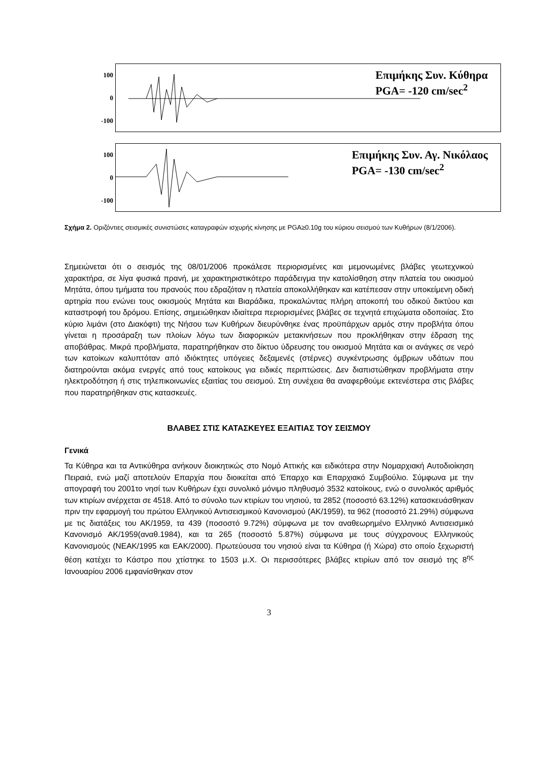100
0
-100
Επιμήκης Συν. Κύθηρα
PGA= -120 cm/sec<sup>2</sup>
100
0
-100
Επιμήκης Συν. Αγ. Νικόλαος
PGA= -130 cm/sec<sup>2</sup>
Σχήμα 2. Οριζόντιες σεισμικές συνιστώσες καταγραφών ισχυρής κίνησης με PGA≥0.10g του κύριου σεισμού των Κυθήρων (8/1/2006).
Σημειώνεται ότι ο σεισμός της 08/01/2006 προκάλεσε περιορισμένες και μεμονωμένες βλάβες γεωτεχνικού χαρακτήρα, σε λίγα φυσικά πρανή, με χαρακτηριστικότερο παράδειγμα την κατολίσθηση στην πλατεία του οικισμού Μητάτα, όπου τμήματα του πρανούς που εδραζόταν η πλατεία αποκολλήθηκαν και κατέπεσαν στην υποκείμενη οδική αρτηρία που ενώνει τους οικισμούς Μητάτα και Βιαράδικα, προκαλώντας πλήρη αποκοπή του οδικού δικτύου και καταστροφή του δρόμου. Επίσης, σημειώθηκαν ιδιαίτερα περιορισμένες βλάβες σε τεχνητά επιχώματα οδοποιίας. Στο κύριο λιμάνι (στο Διακόφτι) της Νήσου των Κυθήρων διευρύνθηκε ένας προϋπάρχων αρμός στην προβλήτα όπου γίνεται η προσάραξη των πλοίων λόγω των διαφορικών μετακινήσεων που προκλήθηκαν στην έδραση της αποβάθρας. Μικρά προβλήματα, παρατηρήθηκαν στο δίκτυο ύδρευσης του οικισμού Μητάτα και οι ανάγκες σε νερό των κατοίκων καλυπτόταν από ιδιόκτητες υπόγειες δεξαμενές (στέρνες) συγκέντρωσης όμβριων υδάτων που διατηρούνται ακόμα ενεργές από τους κατοίκους για ειδικές περιπτώσεις. Δεν διαπιστώθηκαν προβλήματα στην ηλεκτροδότηση ή στις τηλεπικοινωνίες εξαιτίας του σεισμού. Στη συνέχεια θα αναφερθούμε εκτενέστερα στις βλάβες που παρατηρήθηκαν στις κατασκευές.
ΒΛΑΒΕΣ ΣΤΙΣ ΚΑΤΑΣΚΕΥΕΣ ΕΞΑΙΤΙΑΣ ΤΟΥ ΣΕΙΣΜΟΥ
Γενικά
Τα Κύθηρα και τα Αντικύθηρα ανήκουν διοικητικώς στο Νομό Αττικής και ειδικότερα στην Νομαρχιακή Αυτοδιοίκηση Πειραιά, ενώ μαζί αποτελούν Επαρχία που διοικείται από Έπαρχο και Επαρχιακό Συμβούλιο. Σύμφωνα με την απογραφή του 2001το νησί των Κυθήρων έχει συνολικό μόνιμο πληθυσμό 3532 κατοίκους, ενώ ο συνολικός αριθμός των κτιρίων ανέρχεται σε 4518. Από το σύνολο των κτιρίων του νησιού, τα 2852 (ποσοστό 63.12%) κατασκευάσθηκαν πριν την εφαρμογή του πρώτου Ελληνικού Αντισεισμικού Κανονισμού (ΑΚ/1959), τα 962 (ποσοστό 21.29%) σύμφωνα με τις διατάξεις του ΑΚ/1959, τα 439 (ποσοστό 9.72%) σύμφωνα με τον αναθεωρημένο Ελληνικό Αντισεισμικό Κανονισμό ΑΚ/1959(αναθ.1984), και τα 265 (ποσοστό 5.87%) σύμφωνα με τους σύγχρονους Ελληνικούς Κανονισμούς (ΝΕΑΚ/1995 και ΕΑΚ/2000). Πρωτεύουσα του νησιού είναι τα Κύθηρα (ή Χώρα) στο οποίο ξεχωριστή θέση κατέχει το Κάστρο που χτίστηκε το 1503 μ.Χ. Οι περισσότερες βλάβες κτιρίων από τον σεισμό της 8<sup>ης</sup> Ιανουαρίου 2006 εμφανίσθηκαν στον
3